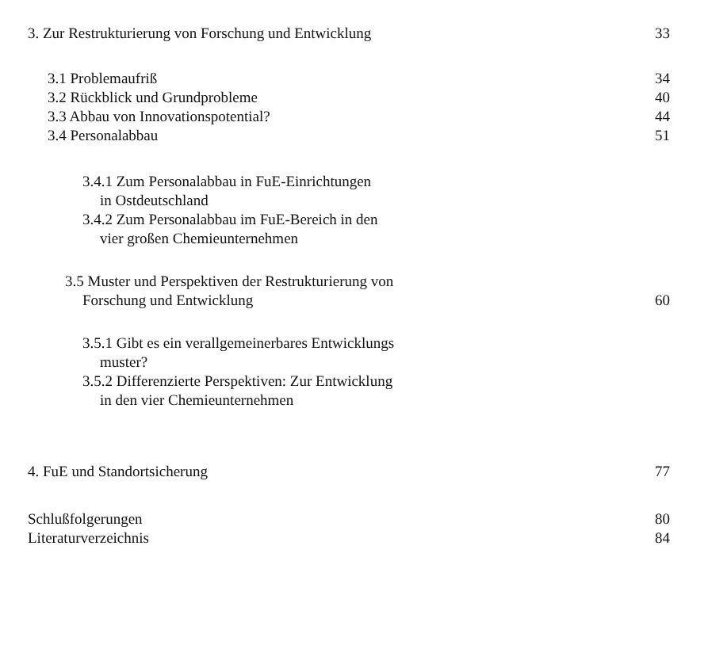3. Zur Restrukturierung von Forschung und Entwicklung 33
3.1 Problemaufriß 34
3.2 Rückblick und Grundprobleme 40
3.3 Abbau von Innovationspotential? 44
3.4 Personalabbau 51
3.4.1 Zum Personalabbau in FuE-Einrichtungen
in Ostdeutschland
3.4.2 Zum Personalabbau im FuE-Bereich in den
vier großen Chemieunternehmen
3.5 Muster und Perspektiven der Restrukturierung von
Forschung und Entwicklung 60
3.5.1 Gibt es ein verallgemeinerbares Entwicklungs
muster?
3.5.2 Differenzierte Perspektiven: Zur Entwicklung
in den vier Chemieunternehmen
4. FuE und Standortsicherung 77
Schlußfolgerungen 80
Literaturverzeichnis 84